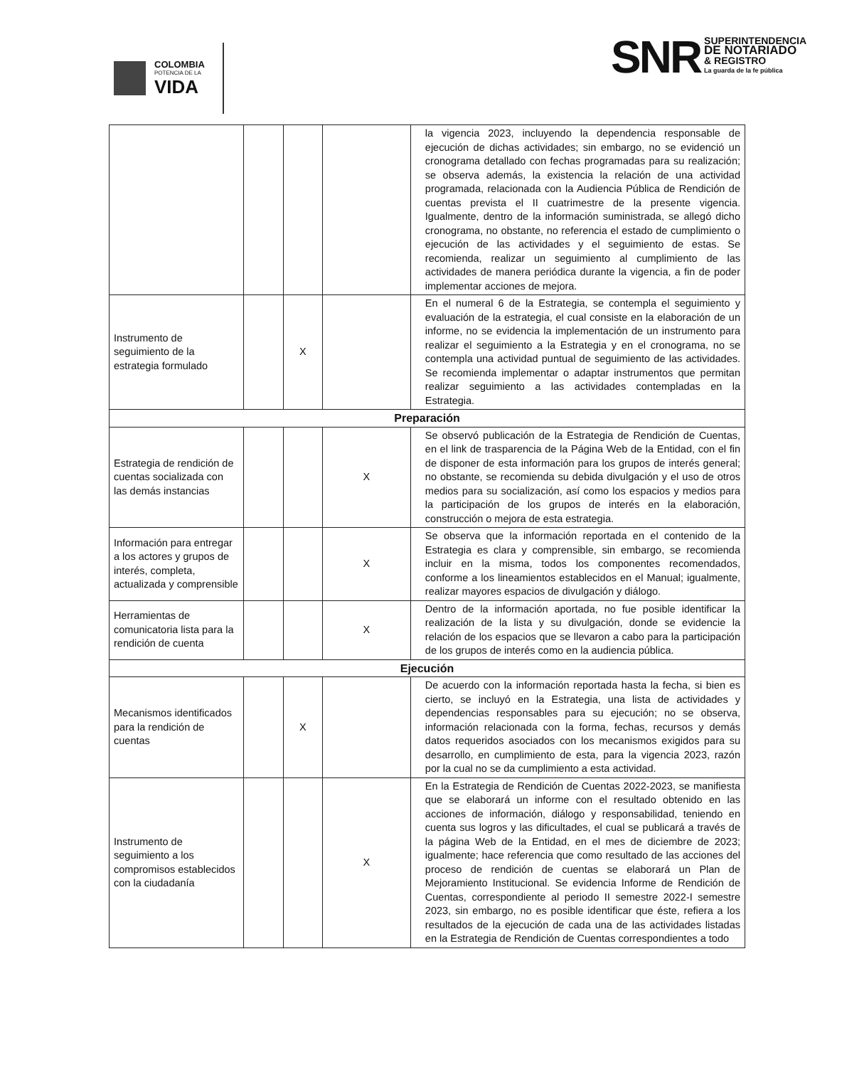COLOMBIA
POTENCIA DE LA
VIDA
SNR
SUPERINTENDENCIA
DE NOTARIADO
& REGISTRO
La guarda de la fe pública
| | | | | la vigencia 2023, incluyendo la dependencia responsable de ejecución de dichas actividades; sin embargo, no se evidenció un cronograma detallado con fechas programadas para su realización; se observa además, la existencia la relación de una actividad programada, relacionada con la Audiencia Pública de Rendición de cuentas prevista el II cuatrimestre de la presente vigencia. Igualmente, dentro de la información suministrada, se allegó dicho cronograma, no obstante, no referencia el estado de cumplimiento o ejecución de las actividades y el seguimiento de estas. Se recomienda, realizar un seguimiento al cumplimiento de las actividades de manera periódica durante la vigencia, a fin de poder implementar acciones de mejora. |
| Instrumento de seguimiento de la estrategia formulado | | X | | En el numeral 6 de la Estrategia, se contempla el seguimiento y evaluación de la estrategia, el cual consiste en la elaboración de un informe, no se evidencia la implementación de un instrumento para realizar el seguimiento a la Estrategia y en el cronograma, no se contempla una actividad puntual de seguimiento de las actividades. Se recomienda implementar o adaptar instrumentos que permitan realizar seguimiento a las actividades contempladas en la Estrategia. |
| Preparación | | | | |
| Estrategia de rendición de cuentas socializada con las demás instancias | | | X | Se observó publicación de la Estrategia de Rendición de Cuentas, en el link de trasparencia de la Página Web de la Entidad, con el fin de disponer de esta información para los grupos de interés general; no obstante, se recomienda su debida divulgación y el uso de otros medios para su socialización, así como los espacios y medios para la participación de los grupos de interés en la elaboración, construcción o mejora de esta estrategia. |
| Información para entregar a los actores y grupos de interés, completa, actualizada y comprensible | | | X | Se observa que la información reportada en el contenido de la Estrategia es clara y comprensible, sin embargo, se recomienda incluir en la misma, todos los componentes recomendados, conforme a los lineamientos establecidos en el Manual; igualmente, realizar mayores espacios de divulgación y diálogo. |
| Herramientas de comunicatoria lista para la rendición de cuenta | | | X | Dentro de la información aportada, no fue posible identificar la realización de la lista y su divulgación, donde se evidencie la relación de los espacios que se llevaron a cabo para la participación de los grupos de interés como en la audiencia pública. |
| Ejecución | | | | |
| Mecanismos identificados para la rendición de cuentas | | X | | De acuerdo con la información reportada hasta la fecha, si bien es cierto, se incluyó en la Estrategia, una lista de actividades y dependencias responsables para su ejecución; no se observa, información relacionada con la forma, fechas, recursos y demás datos requeridos asociados con los mecanismos exigidos para su desarrollo, en cumplimiento de esta, para la vigencia 2023, razón por la cual no se da cumplimiento a esta actividad. |
| Instrumento de seguimiento a los compromisos establecidos con la ciudadanía | | | X | En la Estrategia de Rendición de Cuentas 2022-2023, se manifiesta que se elaborará un informe con el resultado obtenido en las acciones de información, diálogo y responsabilidad, teniendo en cuenta sus logros y las dificultades, el cual se publicará a través de la página Web de la Entidad, en el mes de diciembre de 2023; igualmente; hace referencia que como resultado de las acciones del proceso de rendición de cuentas se elaborará un Plan de Mejoramiento Institucional. Se evidencia Informe de Rendición de Cuentas, correspondiente al periodo II semestre 2022-I semestre 2023, sin embargo, no es posible identificar que éste, refiera a los resultados de la ejecución de cada una de las actividades listadas en la Estrategia de Rendición de Cuentas correspondientes a todo |